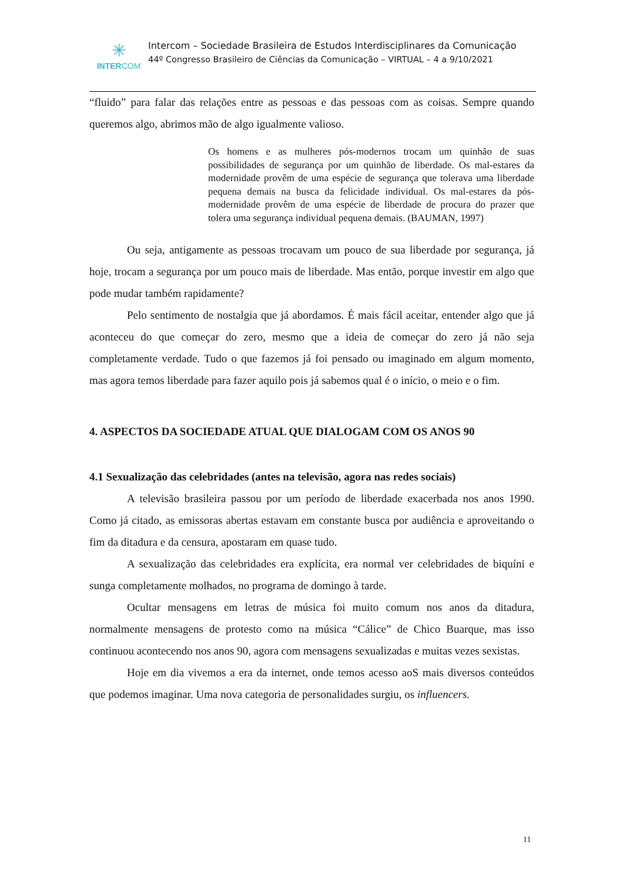✳
INTERCOM
Intercom – Sociedade Brasileira de Estudos Interdisciplinares da Comunicação
44º Congresso Brasileiro de Ciências da Comunicação – VIRTUAL – 4 a 9/10/2021
“fluido” para falar das relações entre as pessoas e das pessoas com as coisas. Sempre quando queremos algo, abrimos mão de algo igualmente valioso.
Os homens e as mulheres pós-modernos trocam um quinhão de suas possibilidades de segurança por um quinhão de liberdade. Os mal-estares da modernidade provêm de uma espécie de segurança que tolerava uma liberdade pequena demais na busca da felicidade individual. Os mal-estares da pós-modernidade provêm de uma espécie de liberdade de procura do prazer que tolera uma segurança individual pequena demais. (BAUMAN, 1997)
Ou seja, antigamente as pessoas trocavam um pouco de sua liberdade por segurança, já hoje, trocam a segurança por um pouco mais de liberdade. Mas então, porque investir em algo que pode mudar também rapidamente?
Pelo sentimento de nostalgia que já abordamos. É mais fácil aceitar, entender algo que já aconteceu do que começar do zero, mesmo que a ideia de começar do zero já não seja completamente verdade. Tudo o que fazemos já foi pensado ou imaginado em algum momento, mas agora temos liberdade para fazer aquilo pois já sabemos qual é o início, o meio e o fim.
4. ASPECTOS DA SOCIEDADE ATUAL QUE DIALOGAM COM OS ANOS 90
4.1 Sexualização das celebridades (antes na televisão, agora nas redes sociais)
A televisão brasileira passou por um período de liberdade exacerbada nos anos 1990. Como já citado, as emissoras abertas estavam em constante busca por audiência e aproveitando o fim da ditadura e da censura, apostaram em quase tudo.
A sexualização das celebridades era explícita, era normal ver celebridades de biquíni e sunga completamente molhados, no programa de domingo à tarde.
Ocultar mensagens em letras de música foi muito comum nos anos da ditadura, normalmente mensagens de protesto como na música “Cálice” de Chico Buarque, mas isso continuou acontecendo nos anos 90, agora com mensagens sexualizadas e muitas vezes sexistas.
Hoje em dia vivemos a era da internet, onde temos acesso aoS mais diversos conteúdos que podemos imaginar. Uma nova categoria de personalidades surgiu, os influencers.
11